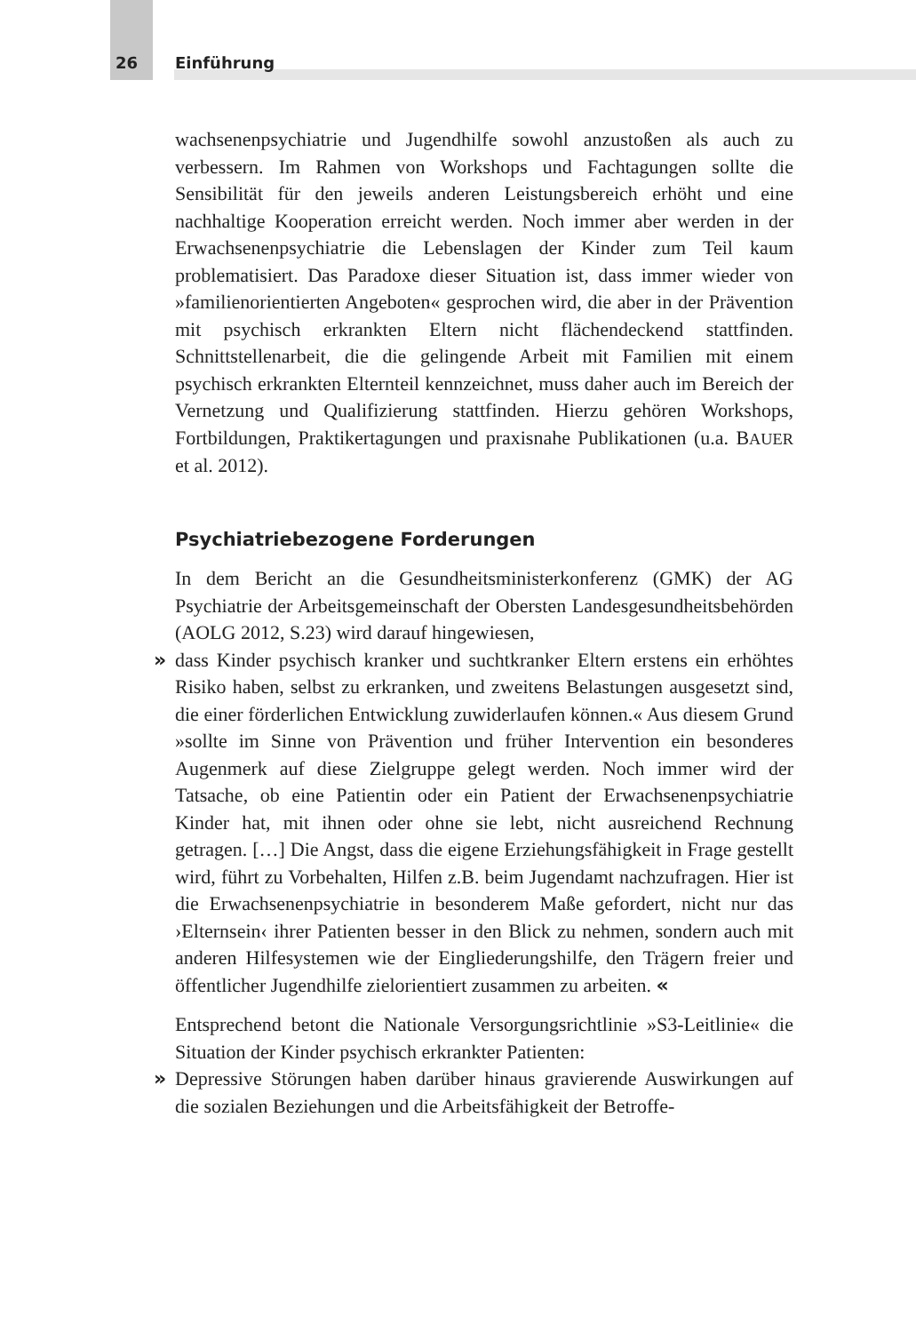26 Einführung
wachsenenpsychiatrie und Jugendhilfe sowohl anzustoßen als auch zu verbessern. Im Rahmen von Workshops und Fachtagungen sollte die Sensibilität für den jeweils anderen Leistungsbereich erhöht und eine nachhaltige Kooperation erreicht werden. Noch immer aber werden in der Erwachsenenpsychiatrie die Lebenslagen der Kinder zum Teil kaum problematisiert. Das Paradoxe dieser Situation ist, dass immer wieder von »familienorientierten Angeboten« gesprochen wird, die aber in der Prävention mit psychisch erkrankten Eltern nicht flächendeckend stattfinden. Schnittstellenarbeit, die die gelingende Arbeit mit Familien mit einem psychisch erkrankten Elternteil kennzeichnet, muss daher auch im Bereich der Vernetzung und Qualifizierung stattfinden. Hierzu gehören Workshops, Fortbildungen, Praktikertagungen und praxisnahe Publikationen (u.a. BAUER et al. 2012).
Psychiatriebezogene Forderungen
In dem Bericht an die Gesundheitsministerkonferenz (GMK) der AG Psychiatrie der Arbeitsgemeinschaft der Obersten Landesgesundheitsbehörden (AOLG 2012, S.23) wird darauf hingewiesen,
» dass Kinder psychisch kranker und suchtkranker Eltern erstens ein erhöhtes Risiko haben, selbst zu erkranken, und zweitens Belastungen ausgesetzt sind, die einer förderlichen Entwicklung zuwiderlaufen können.« Aus diesem Grund »sollte im Sinne von Prävention und früher Intervention ein besonderes Augenmerk auf diese Zielgruppe gelegt werden. Noch immer wird der Tatsache, ob eine Patientin oder ein Patient der Erwachsenenpsychiatrie Kinder hat, mit ihnen oder ohne sie lebt, nicht ausreichend Rechnung getragen. […] Die Angst, dass die eigene Erziehungsfähigkeit in Frage gestellt wird, führt zu Vorbehalten, Hilfen z.B. beim Jugendamt nachzufragen. Hier ist die Erwachsenenpsychiatrie in besonderem Maße gefordert, nicht nur das ›Elternsein‹ ihrer Patienten besser in den Blick zu nehmen, sondern auch mit anderen Hilfesystemen wie der Eingliederungshilfe, den Trägern freier und öffentlicher Jugendhilfe zielorientiert zusammen zu arbeiten. «
Entsprechend betont die Nationale Versorgungsrichtlinie »S3-Leitlinie« die Situation der Kinder psychisch erkrankter Patienten:
» Depressive Störungen haben darüber hinaus gravierende Auswirkungen auf die sozialen Beziehungen und die Arbeitsfähigkeit der Betroffe-